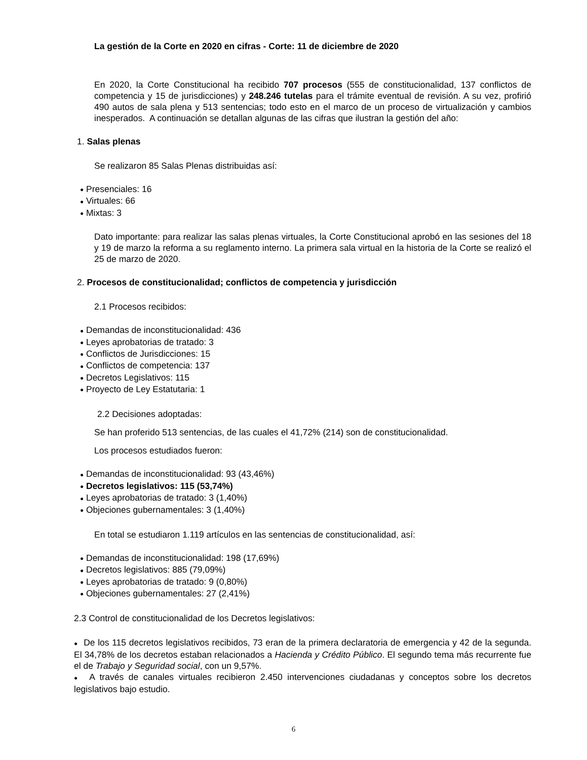La gestión de la Corte en 2020 en cifras - Corte: 11 de diciembre de 2020
En 2020, la Corte Constitucional ha recibido 707 procesos (555 de constitucionalidad, 137 conflictos de competencia y 15 de jurisdicciones) y 248.246 tutelas para el trámite eventual de revisión. A su vez, profirió 490 autos de sala plena y 513 sentencias; todo esto en el marco de un proceso de virtualización y cambios inesperados. A continuación se detallan algunas de las cifras que ilustran la gestión del año:
1. Salas plenas
Se realizaron 85 Salas Plenas distribuidas así:
● Presenciales: 16
● Virtuales: 66
● Mixtas: 3
Dato importante: para realizar las salas plenas virtuales, la Corte Constitucional aprobó en las sesiones del 18 y 19 de marzo la reforma a su reglamento interno. La primera sala virtual en la historia de la Corte se realizó el 25 de marzo de 2020.
2. Procesos de constitucionalidad; conflictos de competencia y jurisdicción
2.1 Procesos recibidos:
● Demandas de inconstitucionalidad: 436
● Leyes aprobatorias de tratado: 3
● Conflictos de Jurisdicciones: 15
● Conflictos de competencia: 137
● Decretos Legislativos: 115
● Proyecto de Ley Estatutaria: 1
2.2 Decisiones adoptadas:
Se han proferido 513 sentencias, de las cuales el 41,72% (214) son de constitucionalidad.
Los procesos estudiados fueron:
● Demandas de inconstitucionalidad: 93 (43,46%)
● Decretos legislativos: 115 (53,74%)
● Leyes aprobatorias de tratado: 3 (1,40%)
● Objeciones gubernamentales: 3 (1,40%)
En total se estudiaron 1.119 artículos en las sentencias de constitucionalidad, así:
● Demandas de inconstitucionalidad: 198 (17,69%)
● Decretos legislativos: 885 (79,09%)
● Leyes aprobatorias de tratado: 9 (0,80%)
● Objeciones gubernamentales: 27 (2,41%)
2.3 Control de constitucionalidad de los Decretos legislativos:
● De los 115 decretos legislativos recibidos, 73 eran de la primera declaratoria de emergencia y 42 de la segunda. El 34,78% de los decretos estaban relacionados a Hacienda y Crédito Público. El segundo tema más recurrente fue el de Trabajo y Seguridad social, con un 9,57%.
● A través de canales virtuales recibieron 2.450 intervenciones ciudadanas y conceptos sobre los decretos legislativos bajo estudio.
6